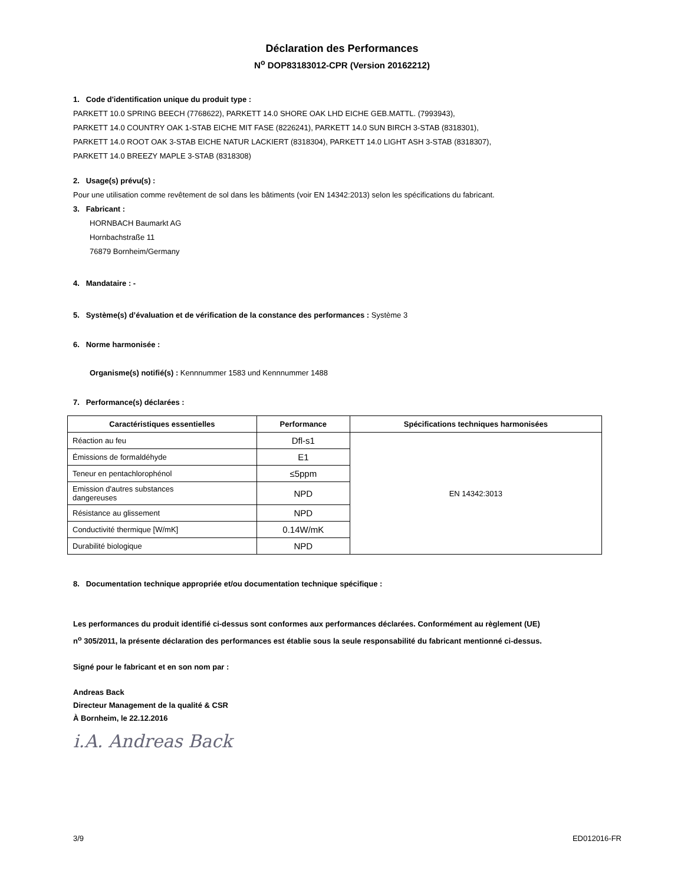Déclaration des Performances
N<sup>o</sup> DOP83183012-CPR (Version 20162212)
1. Code d'identification unique du produit type :
PARKETT 10.0 SPRING BEECH (7768622), PARKETT 14.0 SHORE OAK LHD EICHE GEB.MATTL. (7993943),
PARKETT 14.0 COUNTRY OAK 1-STAB EICHE MIT FASE (8226241), PARKETT 14.0 SUN BIRCH 3-STAB (8318301),
PARKETT 14.0 ROOT OAK 3-STAB EICHE NATUR LACKIERT (8318304), PARKETT 14.0 LIGHT ASH 3-STAB (8318307),
PARKETT 14.0 BREEZY MAPLE 3-STAB (8318308)
2. Usage(s) prévu(s) :
Pour une utilisation comme revêtement de sol dans les bâtiments (voir EN 14342:2013) selon les spécifications du fabricant.
3. Fabricant :
HORNBACH Baumarkt AG
Hornbachstraße 11
76879 Bornheim/Germany
4. Mandataire : -
5. Système(s) d’évaluation et de vérification de la constance des performances : Système 3
6. Norme harmonisée :
Organisme(s) notifié(s) : Kennnummer 1583 und Kennnummer 1488
7. Performance(s) déclarées :
| Caractéristiques essentielles | Performance | Spécifications techniques harmonisées |
| --- | --- | --- |
| Réaction au feu | Dfl-s1 | EN 14342:3013 |
| Émissions de formaldéhyde | E1 | |
| Teneur en pentachlorophénol | ≤5ppm | |
| Emission d'autres substances dangereuses | NPD | |
| Résistance au glissement | NPD | |
| Conductivité thermique [W/mK] | 0.14W/mK | |
| Durabilité biologique | NPD | |
8. Documentation technique appropriée et/ou documentation technique spécifique :
Les performances du produit identifié ci-dessus sont conformes aux performances déclarées. Conformément au règlement (UE)
n<sup>o</sup> 305/2011, la présente déclaration des performances est établie sous la seule responsabilité du fabricant mentionné ci-dessus.
Signé pour le fabricant et en son nom par :
Andreas Back
Directeur Management de la qualité & CSR
À Bornheim, le 22.12.2016
i.A. Andreas Back
3/9 ED012016-FR